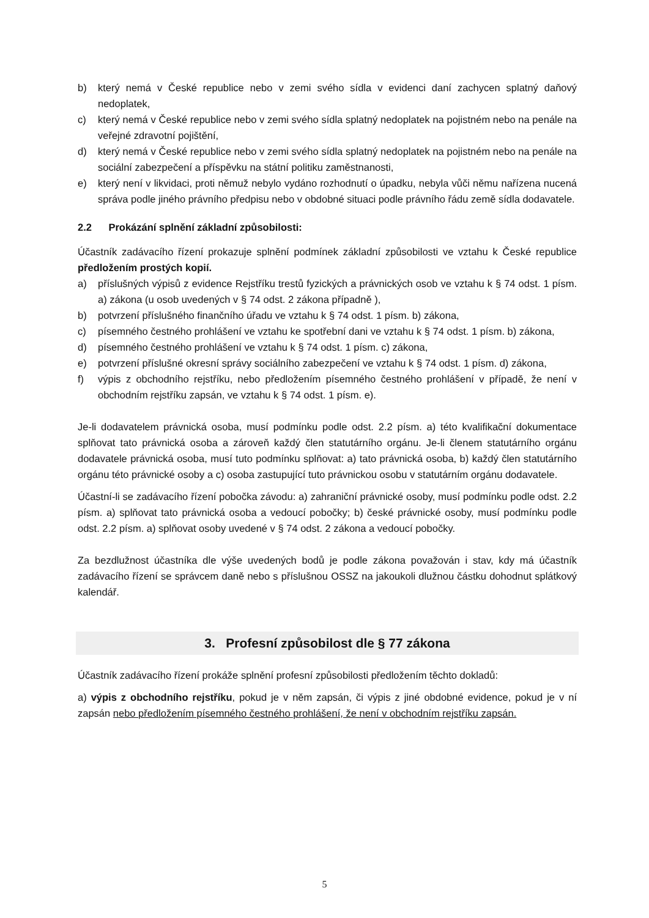b) který nemá v České republice nebo v zemi svého sídla v evidenci daní zachycen splatný daňový nedoplatek,
c) který nemá v České republice nebo v zemi svého sídla splatný nedoplatek na pojistném nebo na penále na veřejné zdravotní pojištění,
d) který nemá v České republice nebo v zemi svého sídla splatný nedoplatek na pojistném nebo na penále na sociální zabezpečení a příspěvku na státní politiku zaměstnanosti,
e) který není v likvidaci, proti němuž nebylo vydáno rozhodnutí o úpadku, nebyla vůči němu nařízena nucená správa podle jiného právního předpisu nebo v obdobné situaci podle právního řádu země sídla dodavatele.
2.2 Prokázání splnění základní způsobilosti:
Účastník zadávacího řízení prokazuje splnění podmínek základní způsobilosti ve vztahu k České republice předložením prostých kopií.
a) příslušných výpisů z evidence Rejstříku trestů fyzických a právnických osob ve vztahu k § 74 odst. 1 písm. a) zákona (u osob uvedených v § 74 odst. 2 zákona případně ),
b) potvrzení příslušného finančního úřadu ve vztahu k § 74 odst. 1 písm. b) zákona,
c) písemného čestného prohlášení ve vztahu ke spotřební dani ve vztahu k § 74 odst. 1 písm. b) zákona,
d) písemného čestného prohlášení ve vztahu k § 74 odst. 1 písm. c) zákona,
e) potvrzení příslušné okresní správy sociálního zabezpečení ve vztahu k § 74 odst. 1 písm. d) zákona,
f) výpis z obchodního rejstříku, nebo předložením písemného čestného prohlášení v případě, že není v obchodním rejstříku zapsán, ve vztahu k § 74 odst. 1 písm. e).
Je-li dodavatelem právnická osoba, musí podmínku podle odst. 2.2 písm. a) této kvalifikační dokumentace splňovat tato právnická osoba a zároveň každý člen statutárního orgánu. Je-li členem statutárního orgánu dodavatele právnická osoba, musí tuto podmínku splňovat: a) tato právnická osoba, b) každý člen statutárního orgánu této právnické osoby a c) osoba zastupující tuto právnickou osobu v statutárním orgánu dodavatele.
Účastní-li se zadávacího řízení pobočka závodu: a) zahraniční právnické osoby, musí podmínku podle odst. 2.2 písm. a) splňovat tato právnická osoba a vedoucí pobočky; b) české právnické osoby, musí podmínku podle odst. 2.2 písm. a) splňovat osoby uvedené v § 74 odst. 2 zákona a vedoucí pobočky.
Za bezdlužnost účastníka dle výše uvedených bodů je podle zákona považován i stav, kdy má účastník zadávacího řízení se správcem daně nebo s příslušnou OSSZ na jakoukoli dlužnou částku dohodnut splátkový kalendář.
3. Profesní způsobilost dle § 77 zákona
Účastník zadávacího řízení prokáže splnění profesní způsobilosti předložením těchto dokladů:
a) výpis z obchodního rejstříku, pokud je v něm zapsán, či výpis z jiné obdobné evidence, pokud je v ní zapsán nebo předložením písemného čestného prohlášení, že není v obchodním rejstříku zapsán.
5